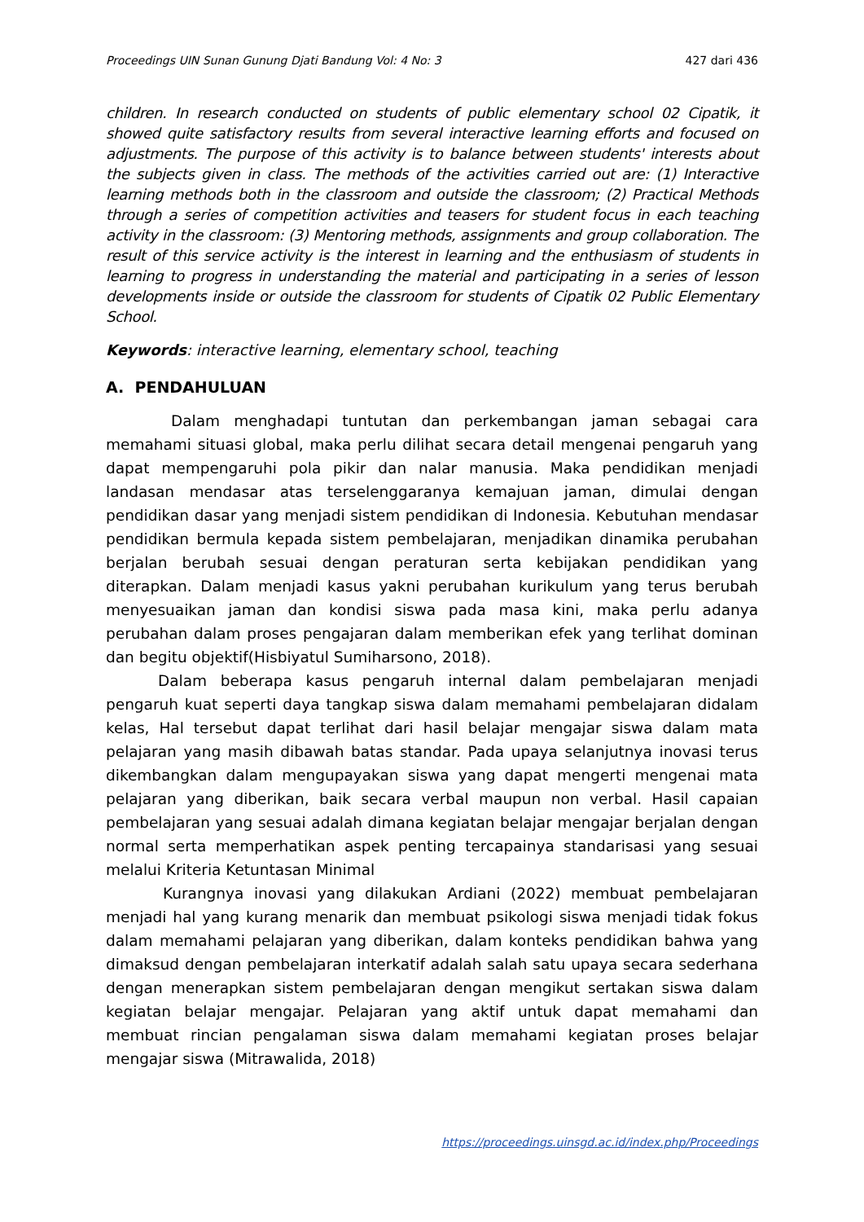Proceedings UIN Sunan Gunung Djati Bandung Vol: 4 No: 3 427 dari 436
children. In research conducted on students of public elementary school 02 Cipatik, it showed quite satisfactory results from several interactive learning efforts and focused on adjustments. The purpose of this activity is to balance between students' interests about the subjects given in class. The methods of the activities carried out are: (1) Interactive learning methods both in the classroom and outside the classroom; (2) Practical Methods through a series of competition activities and teasers for student focus in each teaching activity in the classroom: (3) Mentoring methods, assignments and group collaboration. The result of this service activity is the interest in learning and the enthusiasm of students in learning to progress in understanding the material and participating in a series of lesson developments inside or outside the classroom for students of Cipatik 02 Public Elementary School.
Keywords: interactive learning, elementary school, teaching
A. PENDAHULUAN
Dalam menghadapi tuntutan dan perkembangan jaman sebagai cara memahami situasi global, maka perlu dilihat secara detail mengenai pengaruh yang dapat mempengaruhi pola pikir dan nalar manusia. Maka pendidikan menjadi landasan mendasar atas terselenggaranya kemajuan jaman, dimulai dengan pendidikan dasar yang menjadi sistem pendidikan di Indonesia. Kebutuhan mendasar pendidikan bermula kepada sistem pembelajaran, menjadikan dinamika perubahan berjalan berubah sesuai dengan peraturan serta kebijakan pendidikan yang diterapkan. Dalam menjadi kasus yakni perubahan kurikulum yang terus berubah menyesuaikan jaman dan kondisi siswa pada masa kini, maka perlu adanya perubahan dalam proses pengajaran dalam memberikan efek yang terlihat dominan dan begitu objektif(Hisbiyatul Sumiharsono, 2018).
Dalam beberapa kasus pengaruh internal dalam pembelajaran menjadi pengaruh kuat seperti daya tangkap siswa dalam memahami pembelajaran didalam kelas, Hal tersebut dapat terlihat dari hasil belajar mengajar siswa dalam mata pelajaran yang masih dibawah batas standar. Pada upaya selanjutnya inovasi terus dikembangkan dalam mengupayakan siswa yang dapat mengerti mengenai mata pelajaran yang diberikan, baik secara verbal maupun non verbal. Hasil capaian pembelajaran yang sesuai adalah dimana kegiatan belajar mengajar berjalan dengan normal serta memperhatikan aspek penting tercapainya standarisasi yang sesuai melalui Kriteria Ketuntasan Minimal
Kurangnya inovasi yang dilakukan Ardiani (2022) membuat pembelajaran menjadi hal yang kurang menarik dan membuat psikologi siswa menjadi tidak fokus dalam memahami pelajaran yang diberikan, dalam konteks pendidikan bahwa yang dimaksud dengan pembelajaran interkatif adalah salah satu upaya secara sederhana dengan menerapkan sistem pembelajaran dengan mengikut sertakan siswa dalam kegiatan belajar mengajar. Pelajaran yang aktif untuk dapat memahami dan membuat rincian pengalaman siswa dalam memahami kegiatan proses belajar mengajar siswa (Mitrawalida, 2018)
https://proceedings.uinsgd.ac.id/index.php/Proceedings